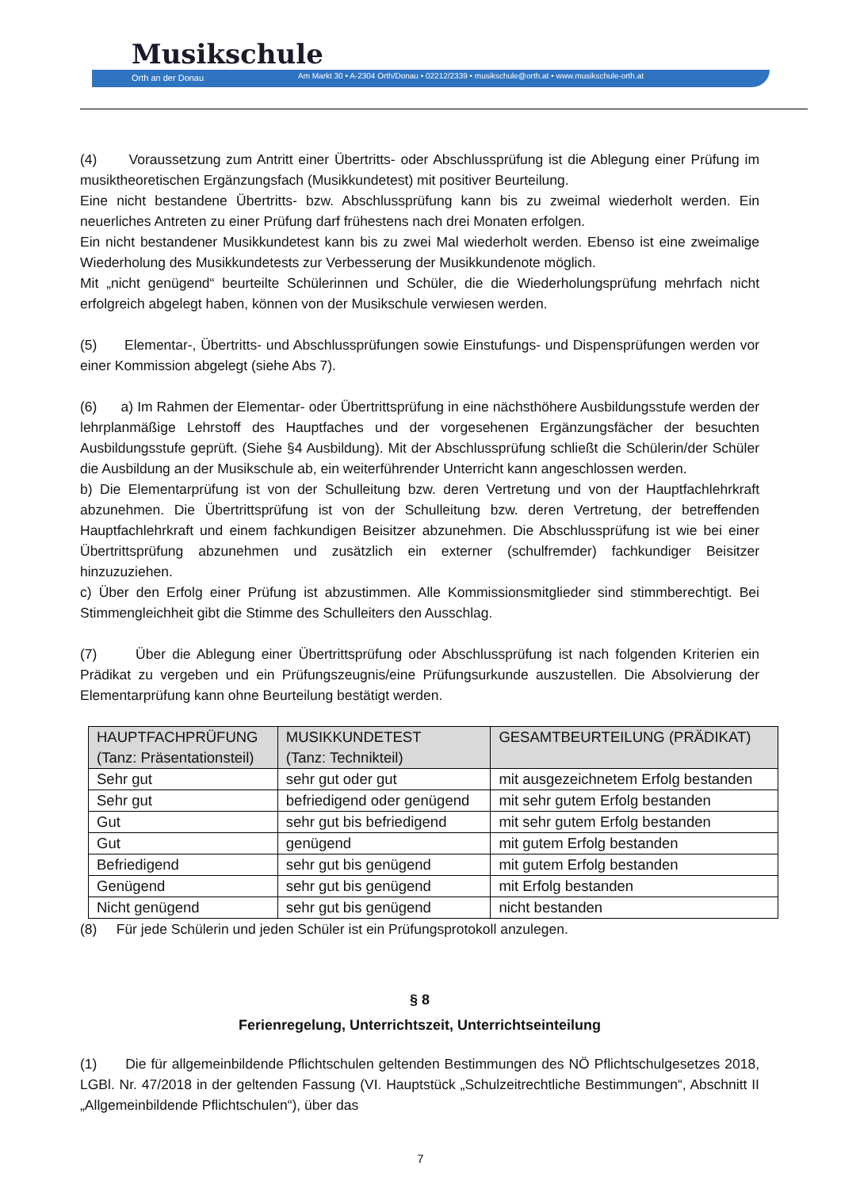Musikschule
Orth an der Donau
Am Markt 30 • A-2304 Orth/Donau • 02212/2339 • musikschule@orth.at • www.musikschule-orth.at
(4) Voraussetzung zum Antritt einer Übertritts- oder Abschlussprüfung ist die Ablegung einer Prüfung im musiktheoretischen Ergänzungsfach (Musikkundetest) mit positiver Beurteilung.
Eine nicht bestandene Übertritts- bzw. Abschlussprüfung kann bis zu zweimal wiederholt werden. Ein neuerliches Antreten zu einer Prüfung darf frühestens nach drei Monaten erfolgen.
Ein nicht bestandener Musikkundetest kann bis zu zwei Mal wiederholt werden. Ebenso ist eine zweimalige Wiederholung des Musikkundetests zur Verbesserung der Musikkundenote möglich.
Mit „nicht genügend“ beurteilte Schülerinnen und Schüler, die die Wiederholungsprüfung mehrfach nicht erfolgreich abgelegt haben, können von der Musikschule verwiesen werden.
(5) Elementar-, Übertritts- und Abschlussprüfungen sowie Einstufungs- und Dispensprüfungen werden vor einer Kommission abgelegt (siehe Abs 7).
(6) a) Im Rahmen der Elementar- oder Übertrittsprüfung in eine nächsthöhere Ausbildungsstufe werden der lehrplanmäßige Lehrstoff des Hauptfaches und der vorgesehenen Ergänzungsfächer der besuchten Ausbildungsstufe geprüft. (Siehe §4 Ausbildung). Mit der Abschlussprüfung schließt die Schülerin/der Schüler die Ausbildung an der Musikschule ab, ein weiterführender Unterricht kann angeschlossen werden.
b) Die Elementarprüfung ist von der Schulleitung bzw. deren Vertretung und von der Hauptfachlehrkraft abzunehmen. Die Übertrittsprüfung ist von der Schulleitung bzw. deren Vertretung, der betreffenden Hauptfachlehrkraft und einem fachkundigen Beisitzer abzunehmen. Die Abschlussprüfung ist wie bei einer Übertrittsprüfung abzunehmen und zusätzlich ein externer (schulfremder) fachkundiger Beisitzer hinzuzuziehen.
c) Über den Erfolg einer Prüfung ist abzustimmen. Alle Kommissionsmitglieder sind stimmberechtigt. Bei Stimmengleichheit gibt die Stimme des Schulleiters den Ausschlag.
(7) Über die Ablegung einer Übertrittsprüfung oder Abschlussprüfung ist nach folgenden Kriterien ein Prädikat zu vergeben und ein Prüfungszeugnis/eine Prüfungsurkunde auszustellen. Die Absolvierung der Elementarprüfung kann ohne Beurteilung bestätigt werden.
| HAUPTFACHPRÜFUNG (Tanz: Präsentationsteil) | MUSIKKUNDETEST (Tanz: Technikteil) | GESAMTBEURTEILUNG (PRÄDIKAT) |
| --- | --- | --- |
| Sehr gut | sehr gut oder gut | mit ausgezeichnetem Erfolg bestanden |
| Sehr gut | befriedigend oder genügend | mit sehr gutem Erfolg bestanden |
| Gut | sehr gut bis befriedigend | mit sehr gutem Erfolg bestanden |
| Gut | genügend | mit gutem Erfolg bestanden |
| Befriedigend | sehr gut bis genügend | mit gutem Erfolg bestanden |
| Genügend | sehr gut bis genügend | mit Erfolg bestanden |
| Nicht genügend | sehr gut bis genügend | nicht bestanden |
(8) Für jede Schülerin und jeden Schüler ist ein Prüfungsprotokoll anzulegen.
§ 8
Ferienregelung, Unterrichtszeit, Unterrichtseinteilung
(1) Die für allgemeinbildende Pflichtschulen geltenden Bestimmungen des NÖ Pflichtschulgesetzes 2018, LGBl. Nr. 47/2018 in der geltenden Fassung (VI. Hauptstück „Schulzeitrechtliche Bestimmungen“, Abschnitt II „Allgemeinbildende Pflichtschulen“), über das
7